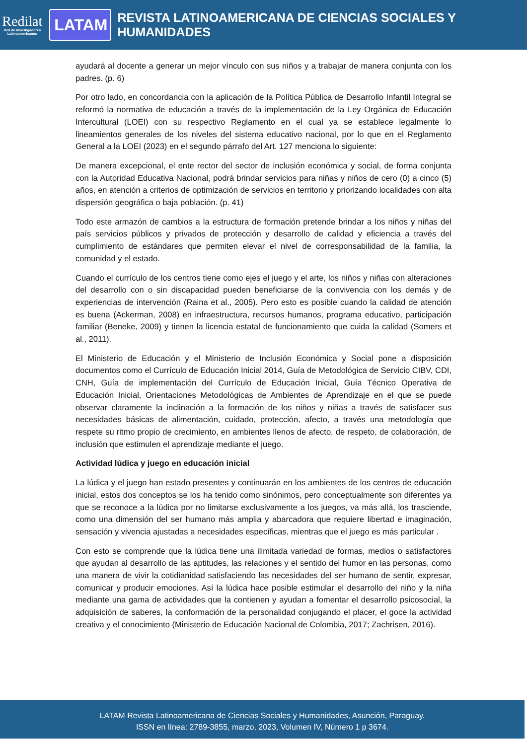Redilat
Red de Investigadores Latinoamericanos
LATAM
REVISTA LATINOAMERICANA DE CIENCIAS SOCIALES Y HUMANIDADES
ayudará al docente a generar un mejor vínculo con sus niños y a trabajar de manera conjunta con los padres. (p. 6)
Por otro lado, en concordancia con la aplicación de la Política Pública de Desarrollo Infantil Integral se reformó la normativa de educación a través de la implementación de la Ley Orgánica de Educación Intercultural (LOEI) con su respectivo Reglamento en el cual ya se establece legalmente lo lineamientos generales de los niveles del sistema educativo nacional, por lo que en el Reglamento General a la LOEI (2023) en el segundo párrafo del Art. 127 menciona lo siguiente:
De manera excepcional, el ente rector del sector de inclusión económica y social, de forma conjunta con la Autoridad Educativa Nacional, podrá brindar servicios para niñas y niños de cero (0) a cinco (5) años, en atención a criterios de optimización de servicios en territorio y priorizando localidades con alta dispersión geográfica o baja población. (p. 41)
Todo este armazón de cambios a la estructura de formación pretende brindar a los niños y niñas del país servicios públicos y privados de protección y desarrollo de calidad y eficiencia a través del cumplimiento de estándares que permiten elevar el nivel de corresponsabilidad de la familia, la comunidad y el estado.
Cuando el currículo de los centros tiene como ejes el juego y el arte, los niños y niñas con alteraciones del desarrollo con o sin discapacidad pueden beneficiarse de la convivencia con los demás y de experiencias de intervención (Raina et al., 2005). Pero esto es posible cuando la calidad de atención es buena (Ackerman, 2008) en infraestructura, recursos humanos, programa educativo, participación familiar (Beneke, 2009) y tienen la licencia estatal de funcionamiento que cuida la calidad (Somers et al., 2011).
El Ministerio de Educación y el Ministerio de Inclusión Económica y Social pone a disposición documentos como el Currículo de Educación Inicial 2014, Guía de Metodológica de Servicio CIBV, CDI, CNH, Guía de implementación del Currículo de Educación Inicial, Guía Técnico Operativa de Educación Inicial, Orientaciones Metodológicas de Ambientes de Aprendizaje en el que se puede observar claramente la inclinación a la formación de los niños y niñas a través de satisfacer sus necesidades básicas de alimentación, cuidado, protección, afecto, a través una metodología que respete su ritmo propio de crecimiento, en ambientes llenos de afecto, de respeto, de colaboración, de inclusión que estimulen el aprendizaje mediante el juego.
Actividad lúdica y juego en educación inicial
La lúdica y el juego han estado presentes y continuarán en los ambientes de los centros de educación inicial, estos dos conceptos se los ha tenido como sinónimos, pero conceptualmente son diferentes ya que se reconoce a la lúdica por no limitarse exclusivamente a los juegos, va más allá, los trasciende, como una dimensión del ser humano más amplia y abarcadora que requiere libertad e imaginación, sensación y vivencia ajustadas a necesidades específicas, mientras que el juego es más particular .
Con esto se comprende que la lúdica tiene una ilimitada variedad de formas, medios o satisfactores que ayudan al desarrollo de las aptitudes, las relaciones y el sentido del humor en las personas, como una manera de vivir la cotidianidad satisfaciendo las necesidades del ser humano de sentir, expresar, comunicar y producir emociones. Así la lúdica hace posible estimular el desarrollo del niño y la niña mediante una gama de actividades que la contienen y ayudan a fomentar el desarrollo psicosocial, la adquisición de saberes, la conformación de la personalidad conjugando el placer, el goce la actividad creativa y el conocimiento (Ministerio de Educación Nacional de Colombia, 2017; Zachrisen, 2016).
LATAM Revista Latinoamericana de Ciencias Sociales y Humanidades, Asunción, Paraguay.
ISSN en línea: 2789-3855, marzo, 2023, Volumen IV, Número 1 p 3674.